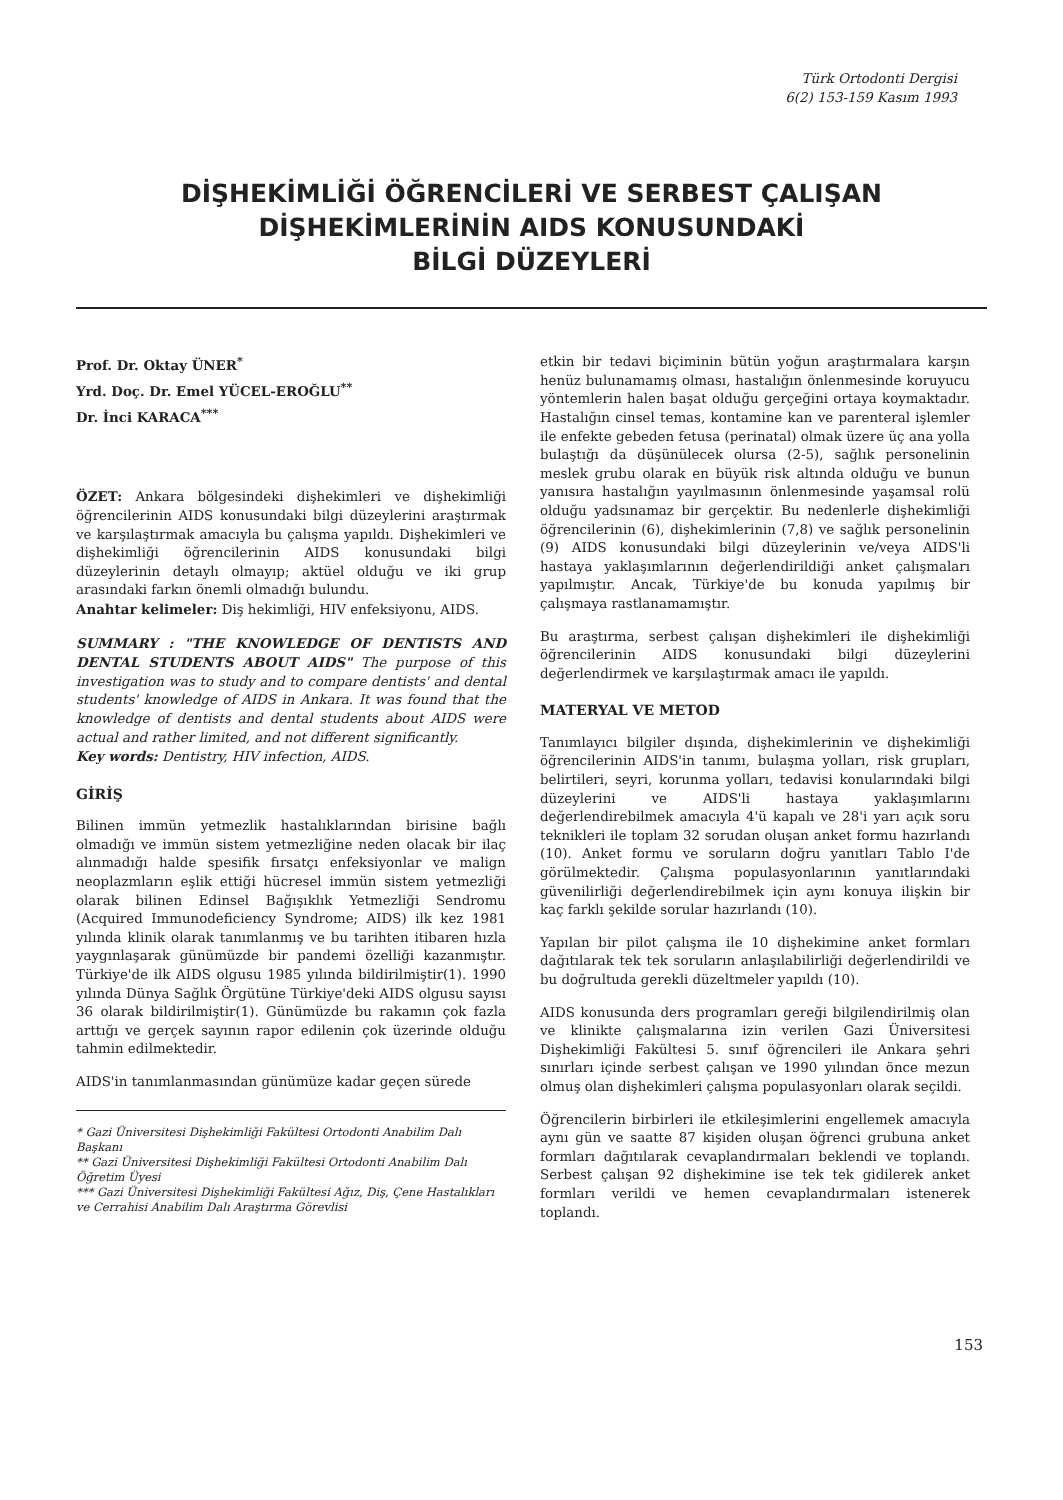Türk Ortodonti Dergisi
6(2) 153-159 Kasım 1993
DİŞHEKİMLİĞİ ÖĞRENCİLERİ VE SERBEST ÇALIŞAN
DİŞHEKİMLERİNİN AIDS KONUSUNDAKİ
BİLGİ DÜZEYLERİ
Prof. Dr. Oktay ÜNER<sup>*</sup>
Yrd. Doç. Dr. Emel YÜCEL-EROĞLU<sup>**</sup>
Dr. İnci KARACA<sup>***</sup>
ÖZET: Ankara bölgesindeki dişhekimleri ve dişhekimliği öğrencilerinin AIDS konusundaki bilgi düzeylerini araştırmak ve karşılaştırmak amacıyla bu çalışma yapıldı. Dişhekimleri ve dişhekimliği öğrencilerinin AIDS konusundaki bilgi düzeylerinin detaylı olmayıp; aktüel olduğu ve iki grup arasındaki farkın önemli olmadığı bulundu.
Anahtar kelimeler: Diş hekimliği, HIV enfeksiyonu, AIDS.
SUMMARY : "THE KNOWLEDGE OF DENTISTS AND DENTAL STUDENTS ABOUT AIDS" The purpose of this investigation was to study and to compare dentists' and dental students' knowledge of AIDS in Ankara. It was found that the knowledge of dentists and dental students about AIDS were actual and rather limited, and not different significantly.
Key words: Dentistry, HIV infection, AIDS.
GİRİŞ
Bilinen immün yetmezlik hastalıklarından birisine bağlı olmadığı ve immün sistem yetmezliğine neden olacak bir ilaç alınmadığı halde spesifik fırsatçı enfeksiyonlar ve malign neoplazmların eşlik ettiği hücresel immün sistem yetmezliği olarak bilinen Edinsel Bağışıklık Yetmezliği Sendromu (Acquired Immunodeficiency Syndrome; AIDS) ilk kez 1981 yılında klinik olarak tanımlanmış ve bu tarihten itibaren hızla yaygınlaşarak günümüzde bir pandemi özelliği kazanmıştır. Türkiye'de ilk AIDS olgusu 1985 yılında bildirilmiştir(1). 1990 yılında Dünya Sağlık Örgütüne Türkiye'deki AIDS olgusu sayısı 36 olarak bildirilmiştir(1). Günümüzde bu rakamın çok fazla arttığı ve gerçek sayının rapor edilenin çok üzerinde olduğu tahmin edilmektedir.
AIDS'in tanımlanmasından günümüze kadar geçen sürede
* Gazi Üniversitesi Dişhekimliği Fakültesi Ortodonti Anabilim Dalı Başkanı
** Gazi Üniversitesi Dişhekimliği Fakültesi Ortodonti Anabilim Dalı Öğretim Üyesi
*** Gazi Üniversitesi Dişhekimliği Fakültesi Ağız, Diş, Çene Hastalıkları ve Cerrahisi Anabilim Dalı Araştırma Görevlisi
etkin bir tedavi biçiminin bütün yoğun araştırmalara karşın henüz bulunamamış olması, hastalığın önlenmesinde koruyucu yöntemlerin halen başat olduğu gerçeğini ortaya koymaktadır. Hastalığın cinsel temas, kontamine kan ve parenteral işlemler ile enfekte gebeden fetusa (perinatal) olmak üzere üç ana yolla bulaştığı da düşünülecek olursa (2-5), sağlık personelinin meslek grubu olarak en büyük risk altında olduğu ve bunun yanısıra hastalığın yayılmasının önlenmesinde yaşamsal rolü olduğu yadsınamaz bir gerçektir. Bu nedenlerle dişhekimliği öğrencilerinin (6), dişhekimlerinin (7,8) ve sağlık personelinin (9) AIDS konusundaki bilgi düzeylerinin ve/veya AIDS'li hastaya yaklaşımlarının değerlendirildiği anket çalışmaları yapılmıştır. Ancak, Türkiye'de bu konuda yapılmış bir çalışmaya rastlanamamıştır.
Bu araştırma, serbest çalışan dişhekimleri ile dişhekimliği öğrencilerinin AIDS konusundaki bilgi düzeylerini değerlendirmek ve karşılaştırmak amacı ile yapıldı.
MATERYAL VE METOD
Tanımlayıcı bilgiler dışında, dişhekimlerinin ve dişhekimliği öğrencilerinin AIDS'in tanımı, bulaşma yolları, risk grupları, belirtileri, seyri, korunma yolları, tedavisi konularındaki bilgi düzeylerini ve AIDS'li hastaya yaklaşımlarını değerlendirebilmek amacıyla 4'ü kapalı ve 28'i yarı açık soru teknikleri ile toplam 32 sorudan oluşan anket formu hazırlandı (10). Anket formu ve soruların doğru yanıtları Tablo I'de görülmektedir. Çalışma populasyonlarının yanıtlarındaki güvenilirliği değerlendirebilmek için aynı konuya ilişkin bir kaç farklı şekilde sorular hazırlandı (10).
Yapılan bir pilot çalışma ile 10 dişhekimine anket formları dağıtılarak tek tek soruların anlaşılabilirliği değerlendirildi ve bu doğrultuda gerekli düzeltmeler yapıldı (10).
AIDS konusunda ders programları gereği bilgilendirilmiş olan ve klinikte çalışmalarına izin verilen Gazi Üniversitesi Dişhekimliği Fakültesi 5. sınıf öğrencileri ile Ankara şehri sınırları içinde serbest çalışan ve 1990 yılından önce mezun olmuş olan dişhekimleri çalışma populasyonları olarak seçildi.
Öğrencilerin birbirleri ile etkileşimlerini engellemek amacıyla aynı gün ve saatte 87 kişiden oluşan öğrenci grubuna anket formları dağıtılarak cevaplandırmaları beklendi ve toplandı. Serbest çalışan 92 dişhekimine ise tek tek gidilerek anket formları verildi ve hemen cevaplandırmaları istenerek toplandı.
153